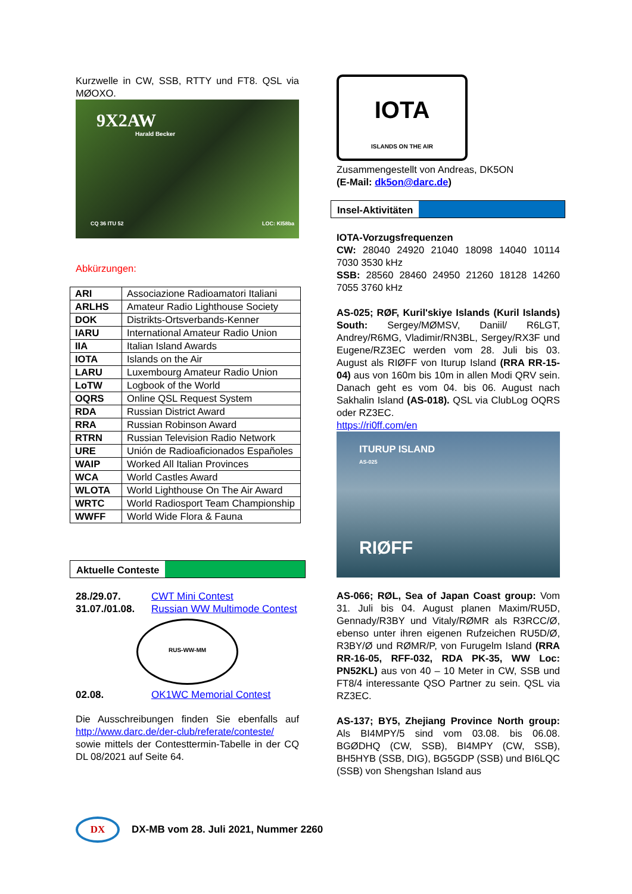Kurzwelle in CW, SSB, RTTY und FT8. QSL via MØOXO.
9X2AW
Harald Becker
CQ 36 ITU 52 LOC: KI58ba
Abkürzungen:
| ARI | Associazione Radioamatori Italiani |
| ARLHS | Amateur Radio Lighthouse Society |
| DOK | Distrikts-Ortsverbands-Kenner |
| IARU | International Amateur Radio Union |
| IIA | Italian Island Awards |
| IOTA | Islands on the Air |
| LARU | Luxembourg Amateur Radio Union |
| LoTW | Logbook of the World |
| OQRS | Online QSL Request System |
| RDA | Russian District Award |
| RRA | Russian Robinson Award |
| RTRN | Russian Television Radio Network |
| URE | Unión de Radioaficionados Españoles |
| WAIP | Worked All Italian Provinces |
| WCA | World Castles Award |
| WLOTA | World Lighthouse On The Air Award |
| WRTC | World Radiosport Team Championship |
| WWFF | World Wide Flora & Fauna |
Aktuelle Conteste
28./29.07. CWT Mini Contest 31.07./01.08. Russian WW Multimode Contest
RUS-WW-MM
02.08. OK1WC Memorial Contest
Die Ausschreibungen finden Sie ebenfalls auf http://www.darc.de/der-club/referate/conteste/ sowie mittels der Contesttermin-Tabelle in der CQ DL 08/2021 auf Seite 64.
IOTA
ISLANDS ON THE AIR
Zusammengestellt von Andreas, DK5ON
(E-Mail: dk5on@darc.de)
Insel-Aktivitäten
IOTA-Vorzugsfrequenzen
CW: 28040 24920 21040 18098 14040 10114 7030 3530 kHz
SSB: 28560 28460 24950 21260 18128 14260 7055 3760 kHz
AS-025; RØF, Kuril'skiye Islands (Kuril Islands) South: Sergey/MØMSV, Daniil/ R6LGT, Andrey/R6MG, Vladimir/RN3BL, Sergey/RX3F und Eugene/RZ3EC werden vom 28. Juli bis 03. August als RIØFF von Iturup Island (RRA RR-15-04) aus von 160m bis 10m in allen Modi QRV sein. Danach geht es vom 04. bis 06. August nach Sakhalin Island (AS-018). QSL via ClubLog OQRS oder RZ3EC.
https://ri0ff.com/en
ITURUP ISLAND
AS-025
RIØFF
AS-066; RØL, Sea of Japan Coast group: Vom 31. Juli bis 04. August planen Maxim/RU5D, Gennady/R3BY und Vitaly/RØMR als R3RCC/Ø, ebenso unter ihren eigenen Rufzeichen RU5D/Ø, R3BY/Ø und RØMR/P, von Furugelm Island (RRA RR-16-05, RFF-032, RDA PK-35, WW Loc: PN52KL) aus von 40 – 10 Meter in CW, SSB und FT8/4 interessante QSO Partner zu sein. QSL via RZ3EC.
AS-137; BY5, Zhejiang Province North group: Als BI4MPY/5 sind vom 03.08. bis 06.08. BGØDHQ (CW, SSB), BI4MPY (CW, SSB), BH5HYB (SSB, DIG), BG5GDP (SSB) und BI6LQC (SSB) von Shengshan Island aus
DX
DX-MB vom 28. Juli 2021, Nummer 2260